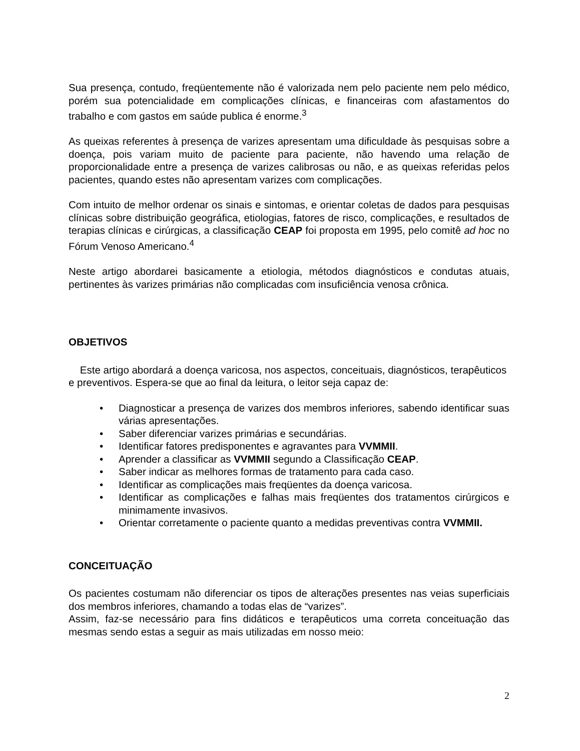Sua presença, contudo, freqüentemente não é valorizada nem pelo paciente nem pelo médico, porém sua potencialidade em complicações clínicas, e financeiras com afastamentos do trabalho e com gastos em saúde publica é enorme.<sup>3</sup>
As queixas referentes à presença de varizes apresentam uma dificuldade às pesquisas sobre a doença, pois variam muito de paciente para paciente, não havendo uma relação de proporcionalidade entre a presença de varizes calibrosas ou não, e as queixas referidas pelos pacientes, quando estes não apresentam varizes com complicações.
Com intuito de melhor ordenar os sinais e sintomas, e orientar coletas de dados para pesquisas clínicas sobre distribuição geográfica, etiologias, fatores de risco, complicações, e resultados de terapias clínicas e cirúrgicas, a classificação CEAP foi proposta em 1995, pelo comitê ad hoc no Fórum Venoso Americano.<sup>4</sup>
Neste artigo abordarei basicamente a etiologia, métodos diagnósticos e condutas atuais, pertinentes às varizes primárias não complicadas com insuficiência venosa crônica.
OBJETIVOS
Este artigo abordará a doença varicosa, nos aspectos, conceituais, diagnósticos, terapêuticos e preventivos. Espera-se que ao final da leitura, o leitor seja capaz de:
• Diagnosticar a presença de varizes dos membros inferiores, sabendo identificar suas várias apresentações.
• Saber diferenciar varizes primárias e secundárias.
• Identificar fatores predisponentes e agravantes para VVMMII.
• Aprender a classificar as VVMMII segundo a Classificação CEAP.
• Saber indicar as melhores formas de tratamento para cada caso.
• Identificar as complicações mais freqüentes da doença varicosa.
• Identificar as complicações e falhas mais freqüentes dos tratamentos cirúrgicos e minimamente invasivos.
• Orientar corretamente o paciente quanto a medidas preventivas contra VVMMII.
CONCEITUAÇÃO
Os pacientes costumam não diferenciar os tipos de alterações presentes nas veias superficiais dos membros inferiores, chamando a todas elas de “varizes”.
Assim, faz-se necessário para fins didáticos e terapêuticos uma correta conceituação das mesmas sendo estas a seguir as mais utilizadas em nosso meio:
2